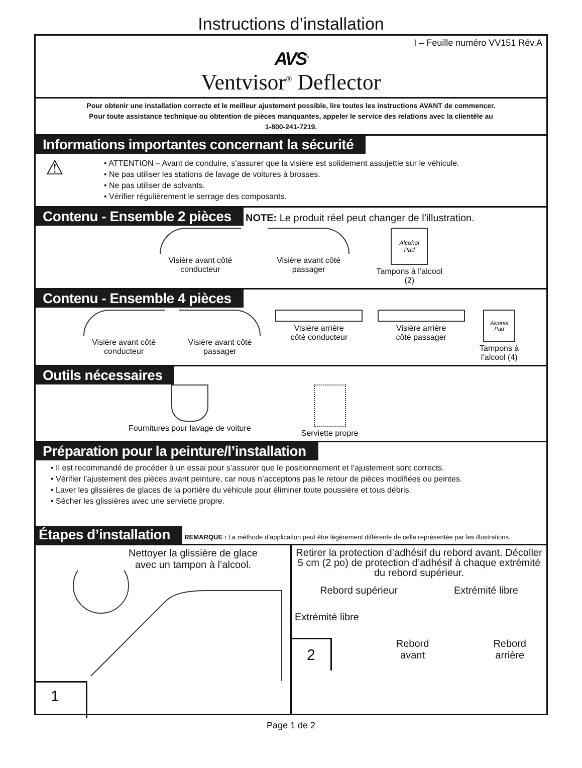Instructions d’installation
I – Feuille numéro VV151 Rév.A
AVS<sup>®</sup>
Ventvisor<sup>®</sup> Deflector
Pour obtenir une installation correcte et le meilleur ajustement possible, lire toutes les instructions AVANT de commencer.
Pour toute assistance technique ou obtention de pièces manquantes, appeler le service des relations avec la clientèle au
1-800-241-7219.
Informations importantes concernant la sécurité
⚠
• ATTENTION – Avant de conduire, s’assurer que la visière est solidement assujettie sur le véhicule.
• Ne pas utiliser les stations de lavage de voitures à brosses.
• Ne pas utiliser de solvants.
• Vérifier régulièrement le serrage des composants.
Contenu - Ensemble 2 pièces NOTE: Le produit réel peut changer de l’illustration.
Visière avant côté
conducteur
Visière avant côté
passager
Alcohol
Pad
Tampons à l’alcool
(2)
Contenu - Ensemble 4 pièces
Visière avant côté
conducteur
Visière avant côté
passager
Visière arrière
côté conducteur
Visière arrière
côté passager
Alcohol
Pad
Tampons à
l’alcool (4)
Outils nécessaires
Fournitures pour lavage de voiture
Serviette propre
Préparation pour la peinture/l’installation
• Il est recommandé de procéder à un essai pour s’assurer que le positionnement et l’ajustement sont corrects.
• Vérifier l’ajustement des pièces avant peinture, car nous n’acceptons pas le retour de pièces modifiées ou peintes.
• Laver les glissières de glaces de la portière du véhicule pour éliminer toute poussière et tous débris.
• Sécher les glissières avec une serviette propre.
Étapes d’installation REMARQUE : La méthode d’application peut être légèrement différente de celle représentée par les illustrations.
Nettoyer la glissière de glace
avec un tampon à l’alcool.
1
Retirer la protection d’adhésif du rebord avant. Décoller 5 cm (2 po) de protection d’adhésif à chaque extrémité du rebord supérieur.
Rebord supérieur Extrémité libre
Extrémité libre
2 Rebord
avant Rebord
arrière
Page 1 de 2